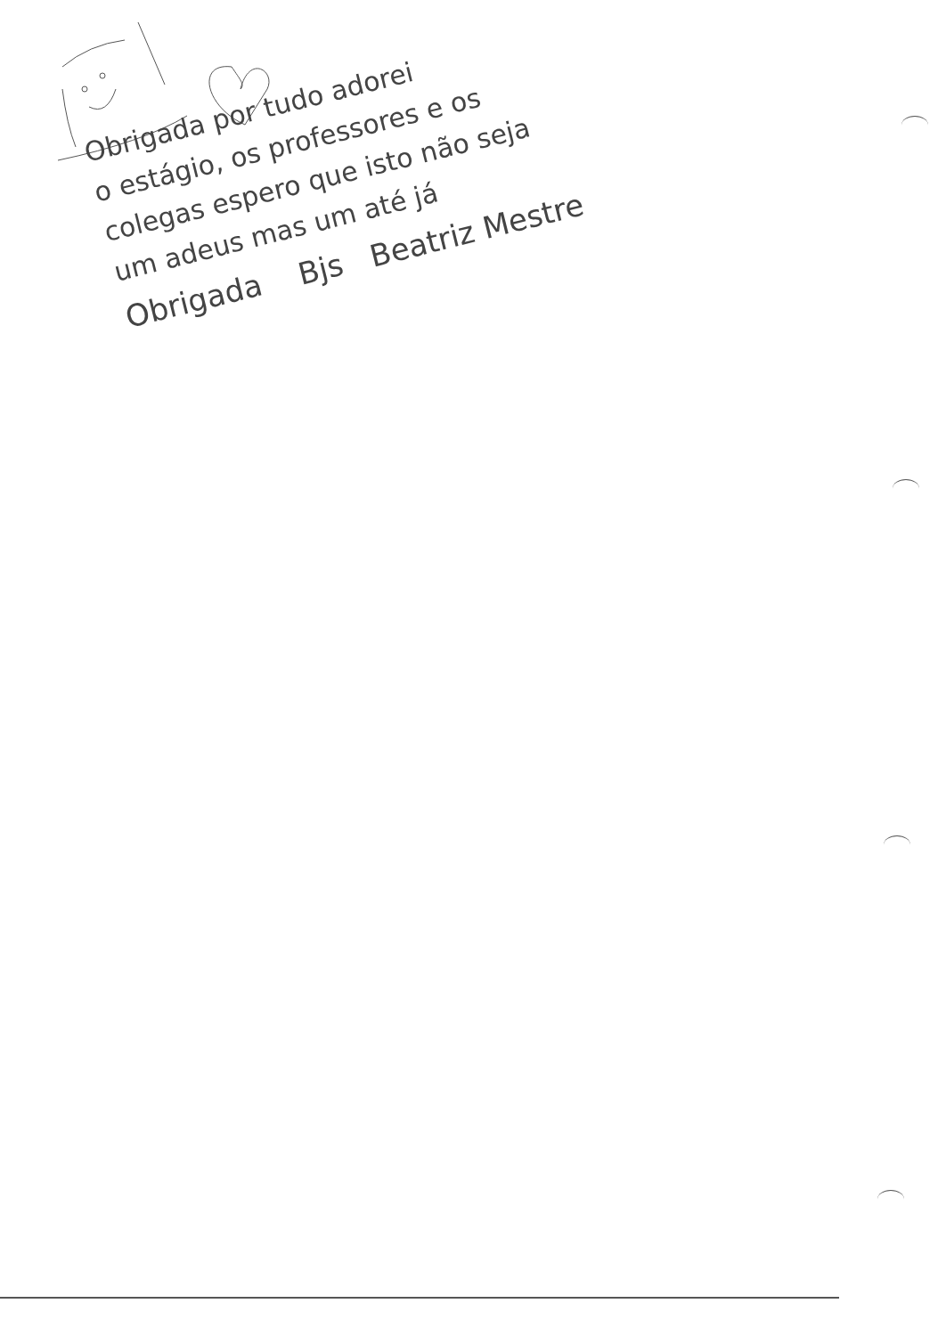Obrigada por tudo adorei
o estágio, os professores e os
colegas espero que isto não seja
um adeus mas um até já
Obrigada Bjs Beatriz Mestre